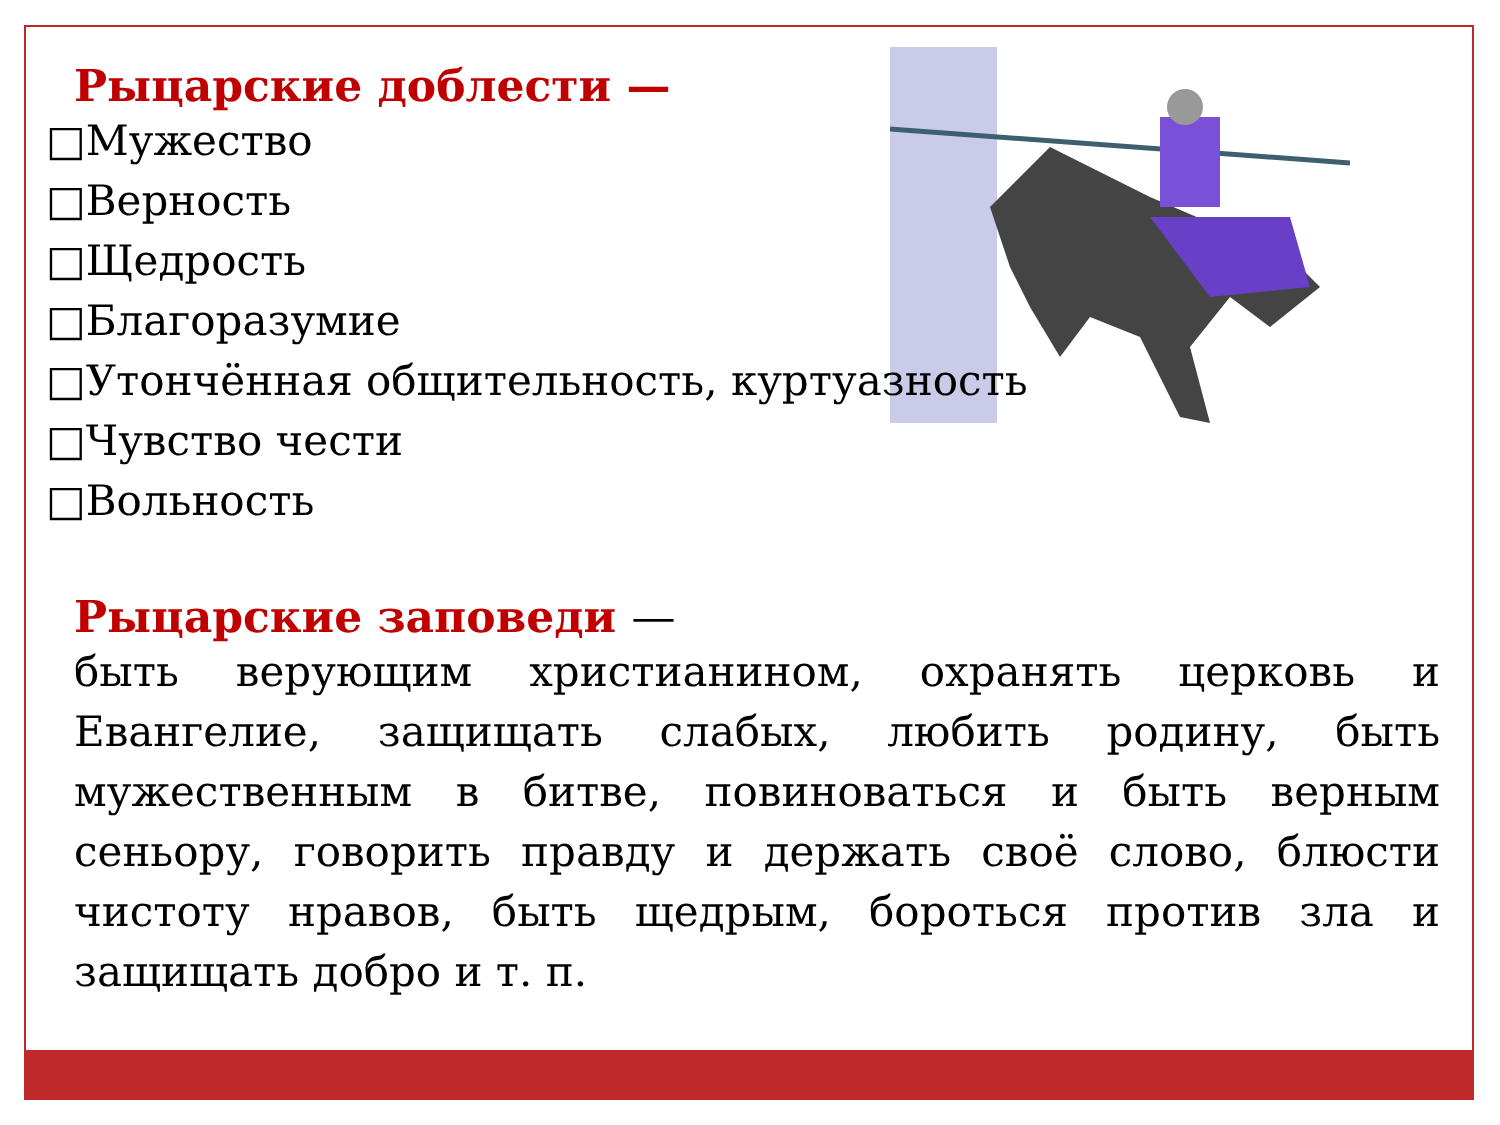Рыцарские доблести —
□Мужество
□Верность
□Щедрость
□Благоразумие
□Утончённая общительность, куртуазность
□Чувство чести
□Вольность
Рыцарские заповеди —
быть верующим христианином, охранять церковь и Евангелие, защищать слабых, любить родину, быть мужественным в битве, повиноваться и быть верным сеньору, говорить правду и держать своё слово, блюсти чистоту нравов, быть щедрым, бороться против зла и защищать добро и т. п.